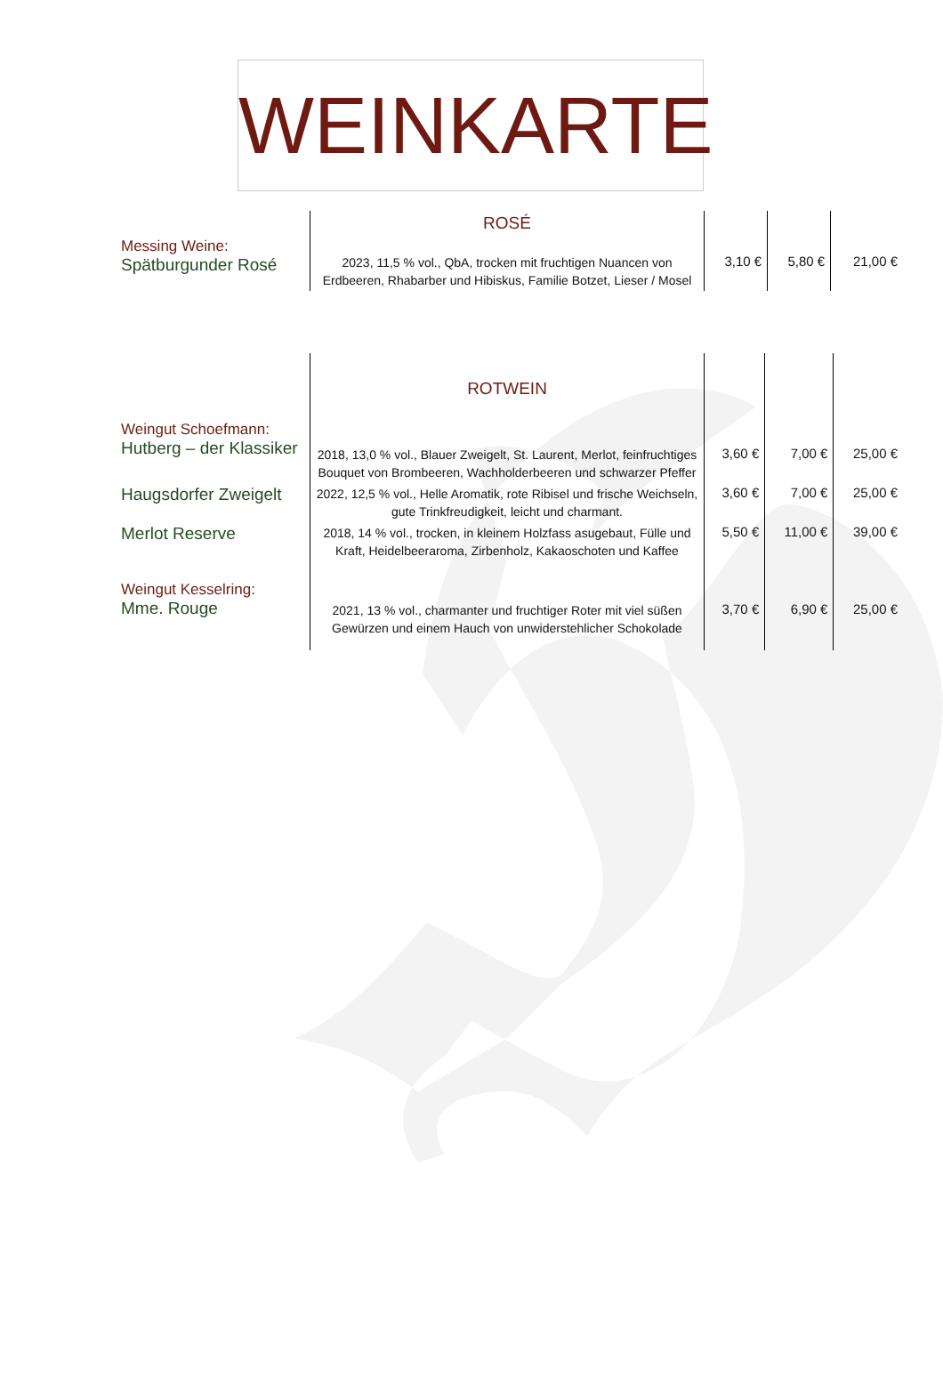WEINKARTE
| | ROSÉ | | | |
| Messing Weine: Spätburgunder Rosé | 2023, 11,5 % vol., QbA, trocken mit fruchtigen Nuancen von Erdbeeren, Rhabarber und Hibiskus, Familie Botzet, Lieser / Mosel | 3,10 € | 5,80 € | 21,00 € |
| | ROTWEIN | | | |
| Weingut Schoefmann: Hutberg – der Klassiker | 2018, 13,0 % vol., Blauer Zweigelt, St. Laurent, Merlot, feinfruchtiges Bouquet von Brombeeren, Wachholderbeeren und schwarzer Pfeffer | 3,60 € | 7,00 € | 25,00 € |
| Haugsdorfer Zweigelt | 2022, 12,5 % vol., Helle Aromatik, rote Ribisel und frische Weichseln, gute Trinkfreudigkeit, leicht und charmant. | 3,60 € | 7,00 € | 25,00 € |
| Merlot Reserve | 2018, 14 % vol., trocken, in kleinem Holzfass asugebaut, Fülle und Kraft, Heidelbeeraroma, Zirbenholz, Kakaoschoten und Kaffee | 5,50 € | 11,00 € | 39,00 € |
| Weingut Kesselring: Mme. Rouge | 2021, 13 % vol., charmanter und fruchtiger Roter mit viel süßen Gewürzen und einem Hauch von unwiderstehlicher Schokolade | 3,70 € | 6,90 € | 25,00 € |